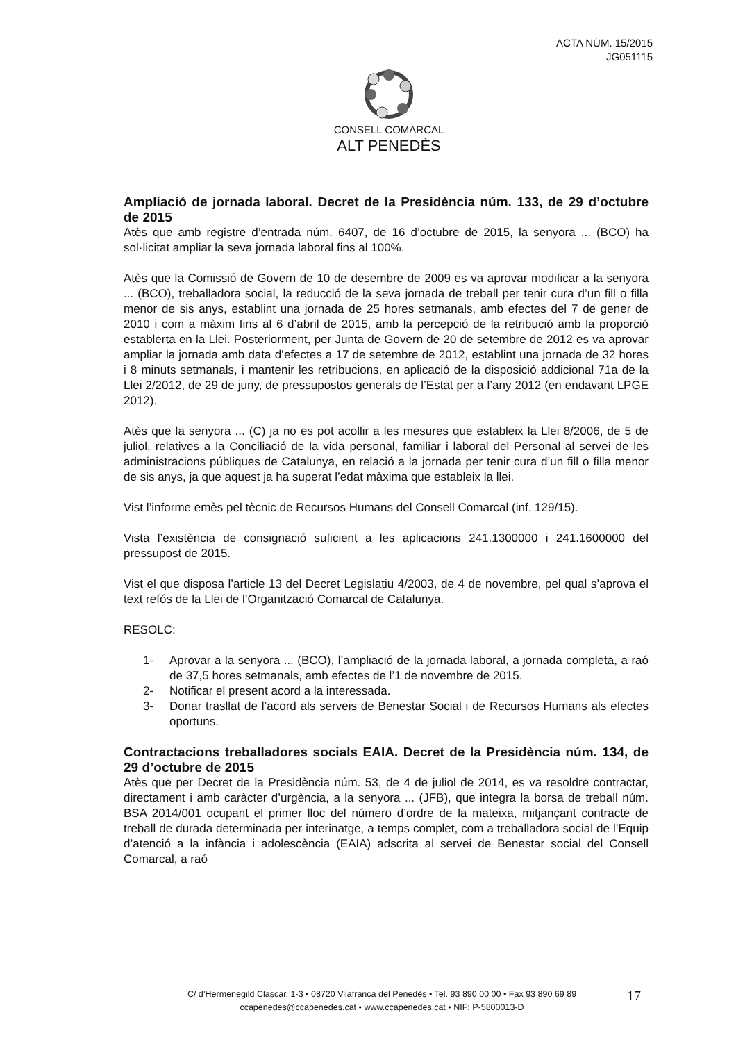ACTA NÚM. 15/2015
JG051115
CONSELL COMARCAL
ALT PENEDÈS
Ampliació de jornada laboral. Decret de la Presidència núm. 133, de 29 d’octubre de 2015
Atès que amb registre d’entrada núm. 6407, de 16 d’octubre de 2015, la senyora ... (BCO) ha sol·licitat ampliar la seva jornada laboral fins al 100%.
Atès que la Comissió de Govern de 10 de desembre de 2009 es va aprovar modificar a la senyora ... (BCO), treballadora social, la reducció de la seva jornada de treball per tenir cura d’un fill o filla menor de sis anys, establint una jornada de 25 hores setmanals, amb efectes del 7 de gener de 2010 i com a màxim fins al 6 d’abril de 2015, amb la percepció de la retribució amb la proporció establerta en la Llei. Posteriorment, per Junta de Govern de 20 de setembre de 2012 es va aprovar ampliar la jornada amb data d’efectes a 17 de setembre de 2012, establint una jornada de 32 hores i 8 minuts setmanals, i mantenir les retribucions, en aplicació de la disposició addicional 71a de la Llei 2/2012, de 29 de juny, de pressupostos generals de l’Estat per a l’any 2012 (en endavant LPGE 2012).
Atès que la senyora ... (C) ja no es pot acollir a les mesures que estableix la Llei 8/2006, de 5 de juliol, relatives a la Conciliació de la vida personal, familiar i laboral del Personal al servei de les administracions públiques de Catalunya, en relació a la jornada per tenir cura d’un fill o filla menor de sis anys, ja que aquest ja ha superat l’edat màxima que estableix la llei.
Vist l’informe emès pel tècnic de Recursos Humans del Consell Comarcal (inf. 129/15).
Vista l’existència de consignació suficient a les aplicacions 241.1300000 i 241.1600000 del pressupost de 2015.
Vist el que disposa l’article 13 del Decret Legislatiu 4/2003, de 4 de novembre, pel qual s’aprova el text refós de la Llei de l’Organització Comarcal de Catalunya.
RESOLC:
1- Aprovar a la senyora ... (BCO), l’ampliació de la jornada laboral, a jornada completa, a raó de 37,5 hores setmanals, amb efectes de l’1 de novembre de 2015.
2- Notificar el present acord a la interessada.
3- Donar trasllat de l’acord als serveis de Benestar Social i de Recursos Humans als efectes oportuns.
Contractacions treballadores socials EAIA. Decret de la Presidència núm. 134, de 29 d’octubre de 2015
Atès que per Decret de la Presidència núm. 53, de 4 de juliol de 2014, es va resoldre contractar, directament i amb caràcter d’urgència, a la senyora ... (JFB), que integra la borsa de treball núm. BSA 2014/001 ocupant el primer lloc del número d’ordre de la mateixa, mitjançant contracte de treball de durada determinada per interinatge, a temps complet, com a treballadora social de l’Equip d’atenció a la infància i adolescència (EAIA) adscrita al servei de Benestar social del Consell Comarcal, a raó
C/ d’Hermenegild Clascar, 1-3 • 08720 Vilafranca del Penedès • Tel. 93 890 00 00 • Fax 93 890 69 89
ccapenedes@ccapenedes.cat • www.ccapenedes.cat • NIF: P-5800013-D
17